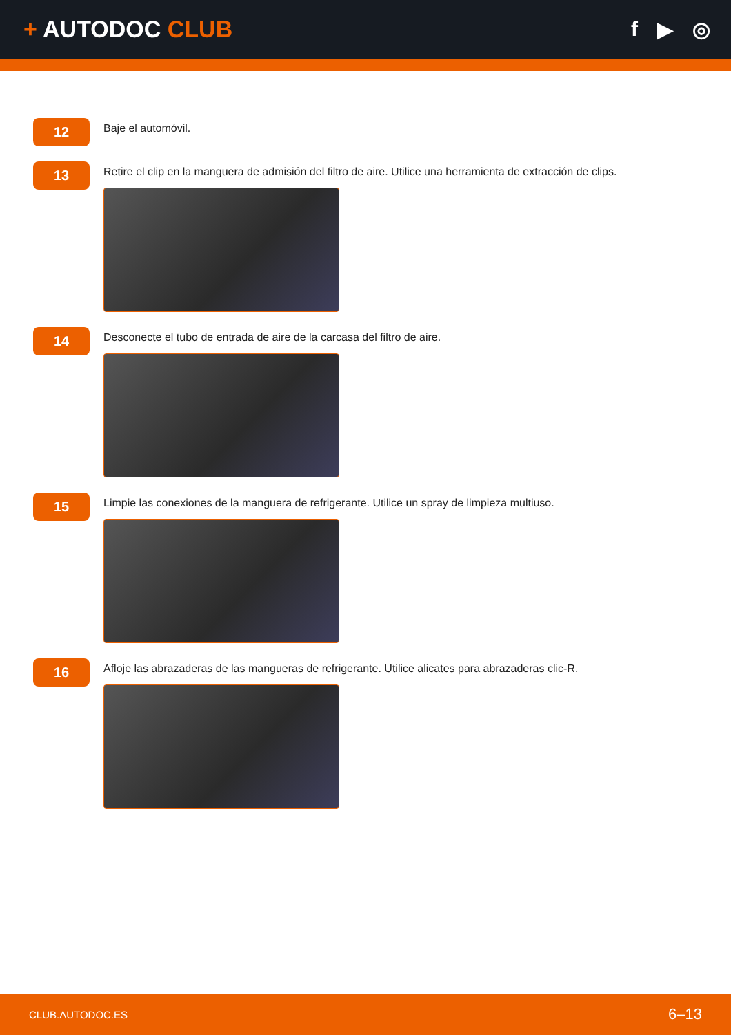+ AUTODOC CLUB f ▶ ◎
12
Baje el automóvil.
13
Retire el clip en la manguera de admisión del filtro de aire. Utilice una herramienta de extracción de clips.
14
Desconecte el tubo de entrada de aire de la carcasa del filtro de aire.
15
Limpie las conexiones de la manguera de refrigerante. Utilice un spray de limpieza multiuso.
16
Afloje las abrazaderas de las mangueras de refrigerante. Utilice alicates para abrazaderas clic-R.
CLUB.AUTODOC.ES 6–13